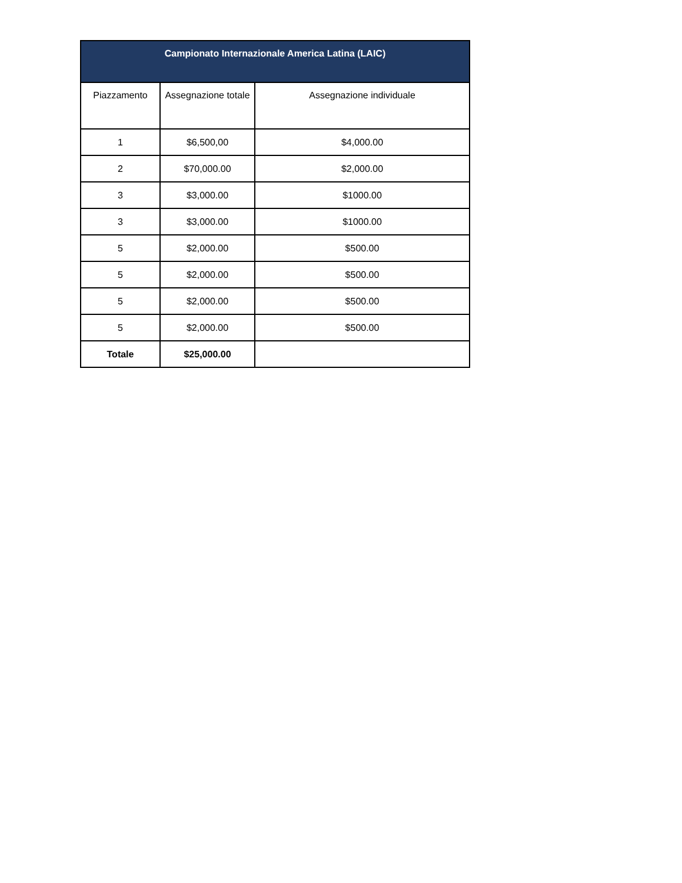| Campionato Internazionale America Latina (LAIC) | | |
| --- | --- | --- |
| Piazzamento | Assegnazione totale | Assegnazione individuale |
| 1 | $6,500,00 | $4,000.00 |
| 2 | $70,000.00 | $2,000.00 |
| 3 | $3,000.00 | $1000.00 |
| 3 | $3,000.00 | $1000.00 |
| 5 | $2,000.00 | $500.00 |
| 5 | $2,000.00 | $500.00 |
| 5 | $2,000.00 | $500.00 |
| 5 | $2,000.00 | $500.00 |
| Totale | $25,000.00 | |